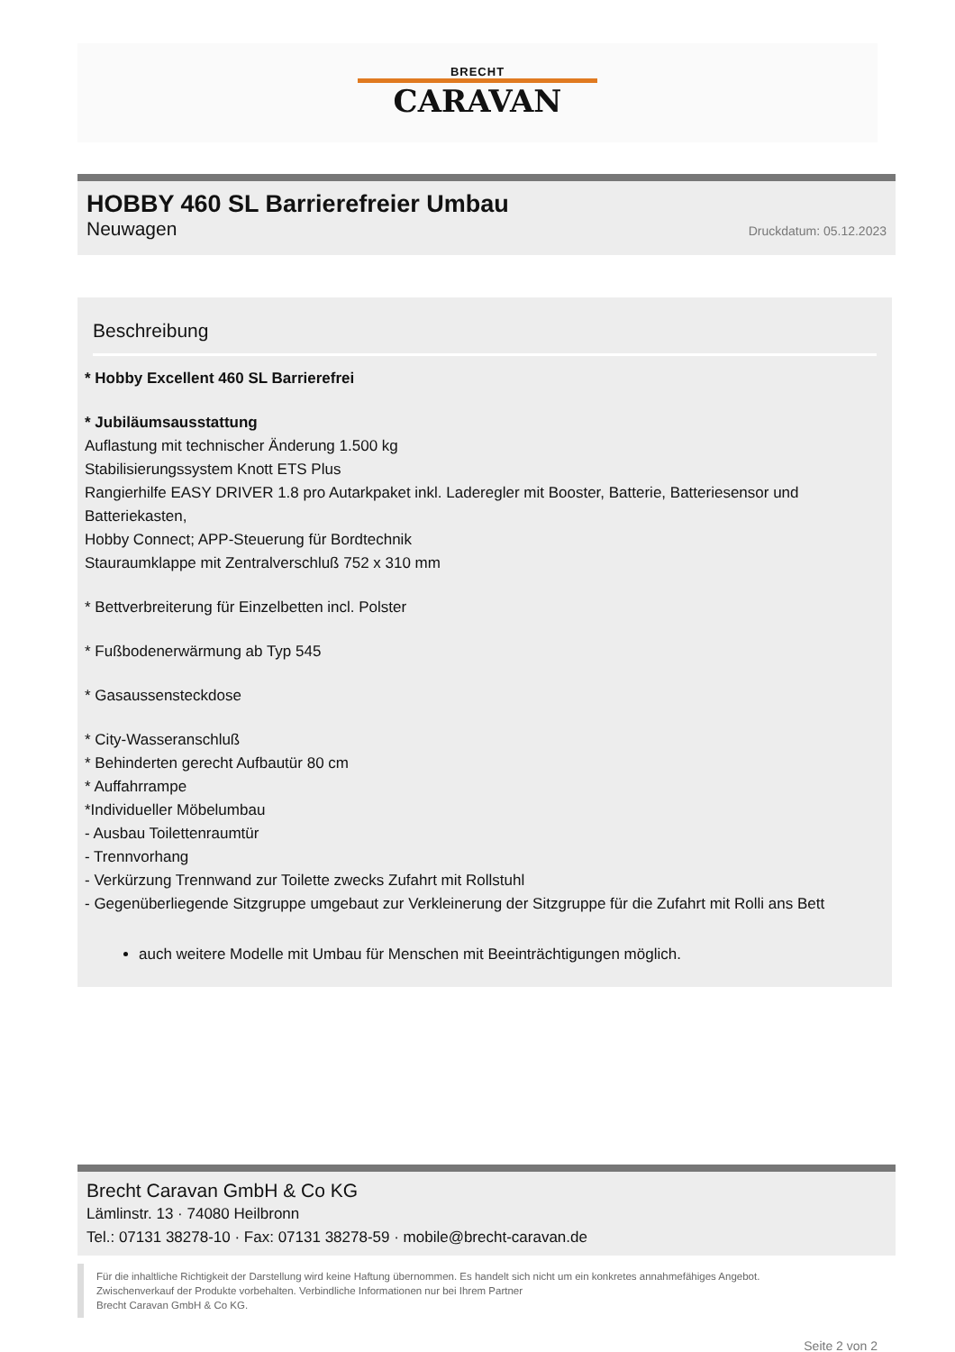BRECHT
CARAVAN
HOBBY 460 SL Barrierefreier Umbau
Neuwagen Druckdatum: 05.12.2023
Beschreibung
* Hobby Excellent 460 SL Barrierefrei
* Jubiläumsausstattung
Auflastung mit technischer Änderung 1.500 kg
Stabilisierungssystem Knott ETS Plus
Rangierhilfe EASY DRIVER 1.8 pro Autarkpaket inkl. Laderegler mit Booster, Batterie, Batteriesensor und Batteriekasten,
Hobby Connect; APP-Steuerung für Bordtechnik
Stauraumklappe mit Zentralverschluß 752 x 310 mm
* Bettverbreiterung für Einzelbetten incl. Polster
* Fußbodenerwärmung ab Typ 545
* Gasaussensteckdose
* City-Wasseranschluß
* Behinderten gerecht Aufbautür 80 cm
* Auffahrrampe
*Individueller Möbelumbau
- Ausbau Toilettenraumtür
- Trennvorhang
- Verkürzung Trennwand zur Toilette zwecks Zufahrt mit Rollstuhl
- Gegenüberliegende Sitzgruppe umgebaut zur Verkleinerung der Sitzgruppe für die Zufahrt mit Rolli ans Bett
auch weitere Modelle mit Umbau für Menschen mit Beeinträchtigungen möglich.
Brecht Caravan GmbH & Co KG
Lämlinstr. 13 · 74080 Heilbronn
Tel.: 07131 38278-10 · Fax: 07131 38278-59 · mobile@brecht-caravan.de
Für die inhaltliche Richtigkeit der Darstellung wird keine Haftung übernommen. Es handelt sich nicht um ein konkretes annahmefähiges Angebot.
Zwischenverkauf der Produkte vorbehalten. Verbindliche Informationen nur bei Ihrem Partner
Brecht Caravan GmbH & Co KG.
Seite 2 von 2